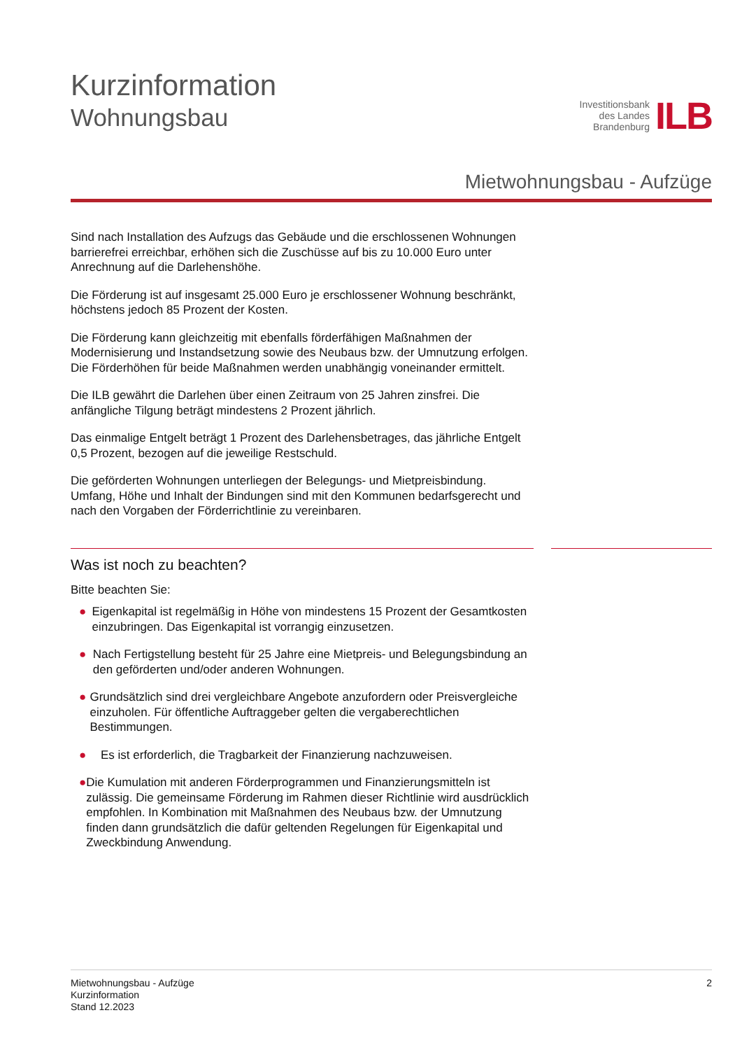Kurzinformation
Wohnungsbau
Investitionsbank
des Landes
Brandenburg
ILB
Mietwohnungsbau - Aufzüge
Sind nach Installation des Aufzugs das Gebäude und die erschlossenen Wohnungen barrierefrei erreichbar, erhöhen sich die Zuschüsse auf bis zu 10.000 Euro unter Anrechnung auf die Darlehenshöhe.
Die Förderung ist auf insgesamt 25.000 Euro je erschlossener Wohnung beschränkt, höchstens jedoch 85 Prozent der Kosten.
Die Förderung kann gleichzeitig mit ebenfalls förderfähigen Maßnahmen der Modernisierung und Instandsetzung sowie des Neubaus bzw. der Umnutzung erfolgen. Die Förderhöhen für beide Maßnahmen werden unabhängig voneinander ermittelt.
Die ILB gewährt die Darlehen über einen Zeitraum von 25 Jahren zinsfrei. Die anfängliche Tilgung beträgt mindestens 2 Prozent jährlich.
Das einmalige Entgelt beträgt 1 Prozent des Darlehensbetrages, das jährliche Entgelt 0,5 Prozent, bezogen auf die jeweilige Restschuld.
Die geförderten Wohnungen unterliegen der Belegungs- und Mietpreisbindung. Umfang, Höhe und Inhalt der Bindungen sind mit den Kommunen bedarfsgerecht und nach den Vorgaben der Förderrichtlinie zu vereinbaren.
Was ist noch zu beachten?
Bitte beachten Sie:
● Eigenkapital ist regelmäßig in Höhe von mindestens 15 Prozent der Gesamtkosten einzubringen. Das Eigenkapital ist vorrangig einzusetzen.
● Nach Fertigstellung besteht für 25 Jahre eine Mietpreis- und Belegungsbindung an den geförderten und/oder anderen Wohnungen.
● Grundsätzlich sind drei vergleichbare Angebote anzufordern oder Preisvergleiche einzuholen. Für öffentliche Auftraggeber gelten die vergaberechtlichen Bestimmungen.
● Es ist erforderlich, die Tragbarkeit der Finanzierung nachzuweisen.
● Die Kumulation mit anderen Förderprogrammen und Finanzierungsmitteln ist zulässig. Die gemeinsame Förderung im Rahmen dieser Richtlinie wird ausdrücklich empfohlen. In Kombination mit Maßnahmen des Neubaus bzw. der Umnutzung finden dann grundsätzlich die dafür geltenden Regelungen für Eigenkapital und Zweckbindung Anwendung.
Mietwohnungsbau - Aufzüge
Kurzinformation
Stand 12.2023
2